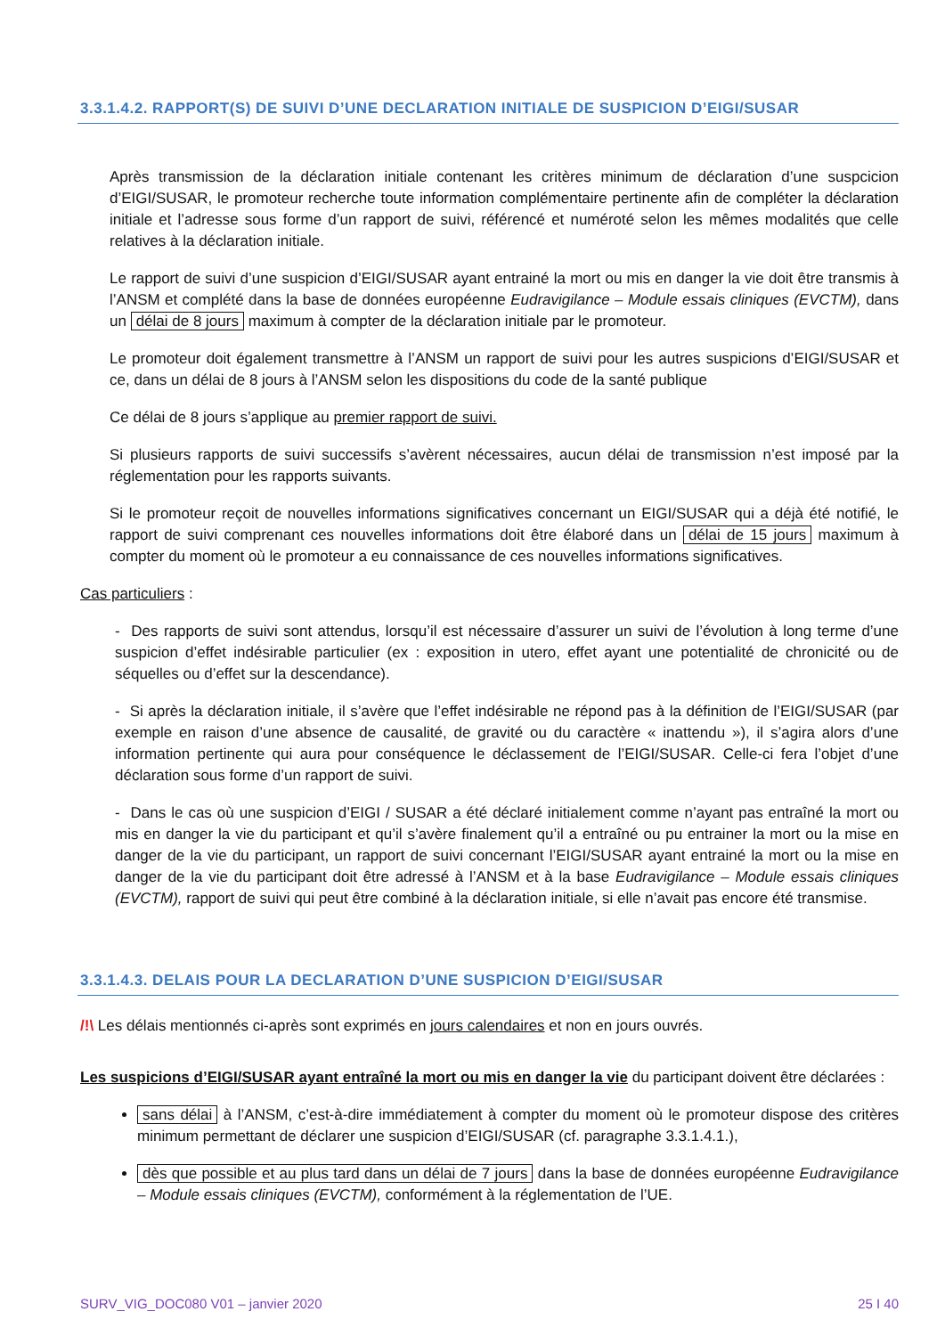3.3.1.4.2. RAPPORT(S) DE SUIVI D’UNE DECLARATION INITIALE DE SUSPICION D’EIGI/SUSAR
Après transmission de la déclaration initiale contenant les critères minimum de déclaration d’une suspcicion d’EIGI/SUSAR, le promoteur recherche toute information complémentaire pertinente afin de compléter la déclaration initiale et l’adresse sous forme d’un rapport de suivi, référencé et numéroté selon les mêmes modalités que celle relatives à la déclaration initiale.
Le rapport de suivi d’une suspicion d’EIGI/SUSAR ayant entrainé la mort ou mis en danger la vie doit être transmis à l’ANSM et complété dans la base de données européenne Eudravigilance – Module essais cliniques (EVCTM), dans un délai de 8 jours maximum à compter de la déclaration initiale par le promoteur.
Le promoteur doit également transmettre à l’ANSM un rapport de suivi pour les autres suspicions d’EIGI/SUSAR et ce, dans un délai de 8 jours à l’ANSM selon les dispositions du code de la santé publique
Ce délai de 8 jours s’applique au premier rapport de suivi.
Si plusieurs rapports de suivi successifs s’avèrent nécessaires, aucun délai de transmission n’est imposé par la réglementation pour les rapports suivants.
Si le promoteur reçoit de nouvelles informations significatives concernant un EIGI/SUSAR qui a déjà été notifié, le rapport de suivi comprenant ces nouvelles informations doit être élaboré dans un délai de 15 jours maximum à compter du moment où le promoteur a eu connaissance de ces nouvelles informations significatives.
Cas particuliers :
- Des rapports de suivi sont attendus, lorsqu’il est nécessaire d’assurer un suivi de l’évolution à long terme d’une suspicion d’effet indésirable particulier (ex : exposition in utero, effet ayant une potentialité de chronicité ou de séquelles ou d’effet sur la descendance).
- Si après la déclaration initiale, il s’avère que l’effet indésirable ne répond pas à la définition de l’EIGI/SUSAR (par exemple en raison d’une absence de causalité, de gravité ou du caractère « inattendu »), il s’agira alors d’une information pertinente qui aura pour conséquence le déclassement de l’EIGI/SUSAR. Celle-ci fera l’objet d’une déclaration sous forme d’un rapport de suivi.
- Dans le cas où une suspicion d’EIGI / SUSAR a été déclaré initialement comme n’ayant pas entraîné la mort ou mis en danger la vie du participant et qu’il s’avère finalement qu’il a entraîné ou pu entrainer la mort ou la mise en danger de la vie du participant, un rapport de suivi concernant l’EIGI/SUSAR ayant entrainé la mort ou la mise en danger de la vie du participant doit être adressé à l’ANSM et à la base Eudravigilance – Module essais cliniques (EVCTM), rapport de suivi qui peut être combiné à la déclaration initiale, si elle n’avait pas encore été transmise.
3.3.1.4.3. DELAIS POUR LA DECLARATION D’UNE SUSPICION D’EIGI/SUSAR
/!\ Les délais mentionnés ci-après sont exprimés en jours calendaires et non en jours ouvrés.
Les suspicions d’EIGI/SUSAR ayant entraîné la mort ou mis en danger la vie du participant doivent être déclarées :
sans délai à l’ANSM, c’est-à-dire immédiatement à compter du moment où le promoteur dispose des critères minimum permettant de déclarer une suspicion d’EIGI/SUSAR (cf. paragraphe 3.3.1.4.1.),
dès que possible et au plus tard dans un délai de 7 jours dans la base de données européenne Eudravigilance – Module essais cliniques (EVCTM), conformément à la réglementation de l’UE.
SURV_VIG_DOC080 V01 – janvier 2020 25 I 40